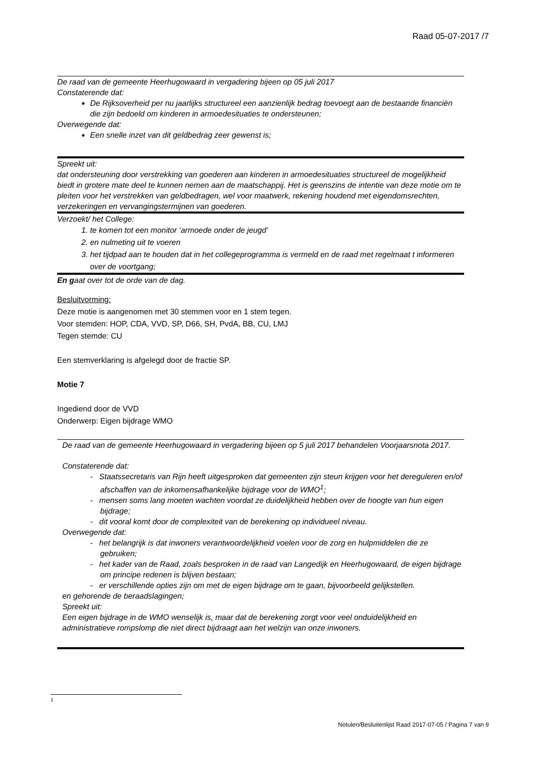Raad 05-07-2017 /7
De raad van de gemeente Heerhugowaard in vergadering bijeen op 05 juli 2017
Constaterende dat:
De Rijksoverheid per nu jaarlijks structureel een aanzienlijk bedrag toevoegt aan de bestaande financiën die zijn bedoeld om kinderen in armoedesituaties te ondersteunen;
Overwegende dat:
Een snelle inzet van dit geldbedrag zeer gewenst is;
Spreekt uit:
dat ondersteuning door verstrekking van goederen aan kinderen in armoedesituaties structureel de mogelijkheid biedt in grotere mate deel te kunnen nemen aan de maatschappij. Het is geenszins de intentie van deze motie om te pleiten voor het verstrekken van geldbedragen, wel voor maatwerk, rekening houdend met eigendomsrechten, verzekeringen en vervangingstermijnen van goederen.
Verzoekt/ het College:
1. te komen tot een monitor ‘armoede onder de jeugd’
2. en nulmeting uit te voeren
3. het tijdpad aan te houden dat in het collegeprogramma is vermeld en de raad met regelmaat t informeren over de voortgang;
En gaat over tot de orde van de dag.
Besluitvorming:
Deze motie is aangenomen met 30 stemmen voor en 1 stem tegen.
Voor stemden: HOP, CDA, VVD, SP, D66, SH, PvdA, BB, CU, LMJ
Tegen stemde: CU
Een stemverklaring is afgelegd door de fractie SP.
Motie 7
Ingediend door de VVD
Onderwerp: Eigen bijdrage WMO
De raad van de gemeente Heerhugowaard in vergadering bijeen op 5 juli 2017 behandelen Voorjaarsnota 2017.
Constaterende dat:
- Staatssecretaris van Rijn heeft uitgesproken dat gemeenten zijn steun krijgen voor het dereguleren en/of afschaffen van de inkomensafhankelijke bijdrage voor de WMO<sup>1</sup>;
- mensen soms lang moeten wachten voordat ze duidelijkheid hebben over de hoogte van hun eigen bijdrage;
- dit vooral komt door de complexiteit van de berekening op individueel niveau.
Overwegende dat:
- het belangrijk is dat inwoners verantwoordelijkheid voelen voor de zorg en hulpmiddelen die ze gebruiken;
- het kader van de Raad, zoals besproken in de raad van Langedijk en Heerhugowaard, de eigen bijdrage om principe redenen is blijven bestaan;
- er verschillende opties zijn om met de eigen bijdrage om te gaan, bijvoorbeeld gelijkstellen.
en gehorende de beraadslagingen;
Spreekt uit:
Een eigen bijdrage in de WMO wenselijk is, maar dat de berekening zorgt voor veel onduidelijkheid en administratieve rompslomp die niet direct bijdraagt aan het welzijn van onze inwoners.
1
Notulen/Besluitenlijst Raad 2017-07-05 / Pagina 7 van 9